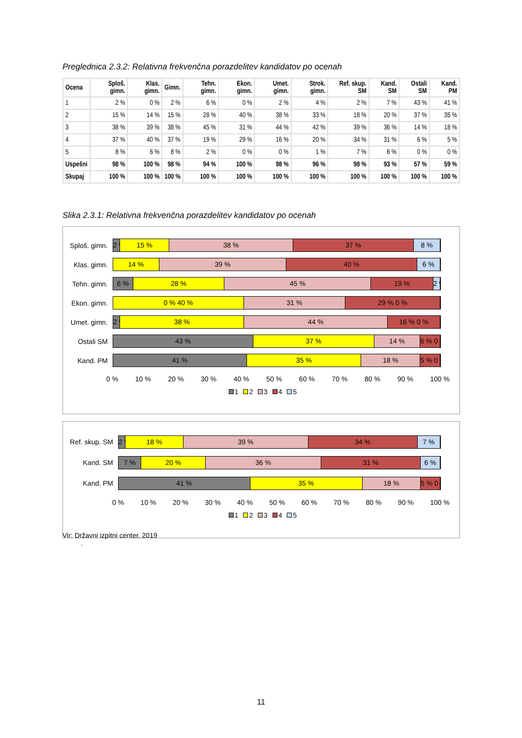Preglednica 2.3.2: Relativna frekvenčna porazdelitev kandidatov po ocenah
| Ocena | Sploš. gimn. | Klas. gimn. | Gimn. | Tehn. gimn. | Ekon. gimn. | Umet. gimn. | Strok. gimn. | Ref. skup. SM | Kand. SM | Ostali SM | Kand. PM |
| --- | --- | --- | --- | --- | --- | --- | --- | --- | --- | --- | --- |
| 1 | 2 % | 0 % | 2 % | 6 % | 0 % | 2 % | 4 % | 2 % | 7 % | 43 % | 41 % |
| 2 | 15 % | 14 % | 15 % | 28 % | 40 % | 38 % | 33 % | 18 % | 20 % | 37 % | 35 % |
| 3 | 38 % | 39 % | 38 % | 45 % | 31 % | 44 % | 42 % | 39 % | 36 % | 14 % | 18 % |
| 4 | 37 % | 40 % | 37 % | 19 % | 29 % | 16 % | 20 % | 34 % | 31 % | 6 % | 5 % |
| 5 | 8 % | 6 % | 8 % | 2 % | 0 % | 0 % | 1 % | 7 % | 6 % | 0 % | 0 % |
| Uspešni | 98 % | 100 % | 98 % | 94 % | 100 % | 98 % | 96 % | 98 % | 93 % | 57 % | 59 % |
| Skupaj | 100 % | 100 % | 100 % | 100 % | 100 % | 100 % | 100 % | 100 % | 100 % | 100 % | 100 % |
Slika 2.3.1: Relativna frekvenčna porazdelitev kandidatov po ocenah
Sploš. gimn.
2 % 15 % 38 % 37 % 8 %
Klas. gimn.
14 % 39 % 40 % 6 %
Tehn. gimn.
6 % 28 % 45 % 19 % 2 %
Ekon. gimn.
0 % 40 % 31 % 29 % 0 %
Umet. gimn.
2 % 38 % 44 % 16 % 0 %
Ostali SM
43 % 37 % 14 % 6 % 0 %
Kand. PM
41 % 35 % 18 % 5 % 0 %
0 % 10 % 20 % 30 % 40 % 50 % 60 % 70 % 80 % 90 % 100 %
1 2 3 4 5
Ref. skup. SM
2 % 18 % 39 % 34 % 7 %
Kand. SM
7 % 20 % 36 % 31 % 6 %
Kand. PM
41 % 35 % 18 % 5 % 0 %
0 % 10 % 20 % 30 % 40 % 50 % 60 % 70 % 80 % 90 % 100 %
1 2 3 4 5
Vir: Državni izpitni center, 2019
.
11